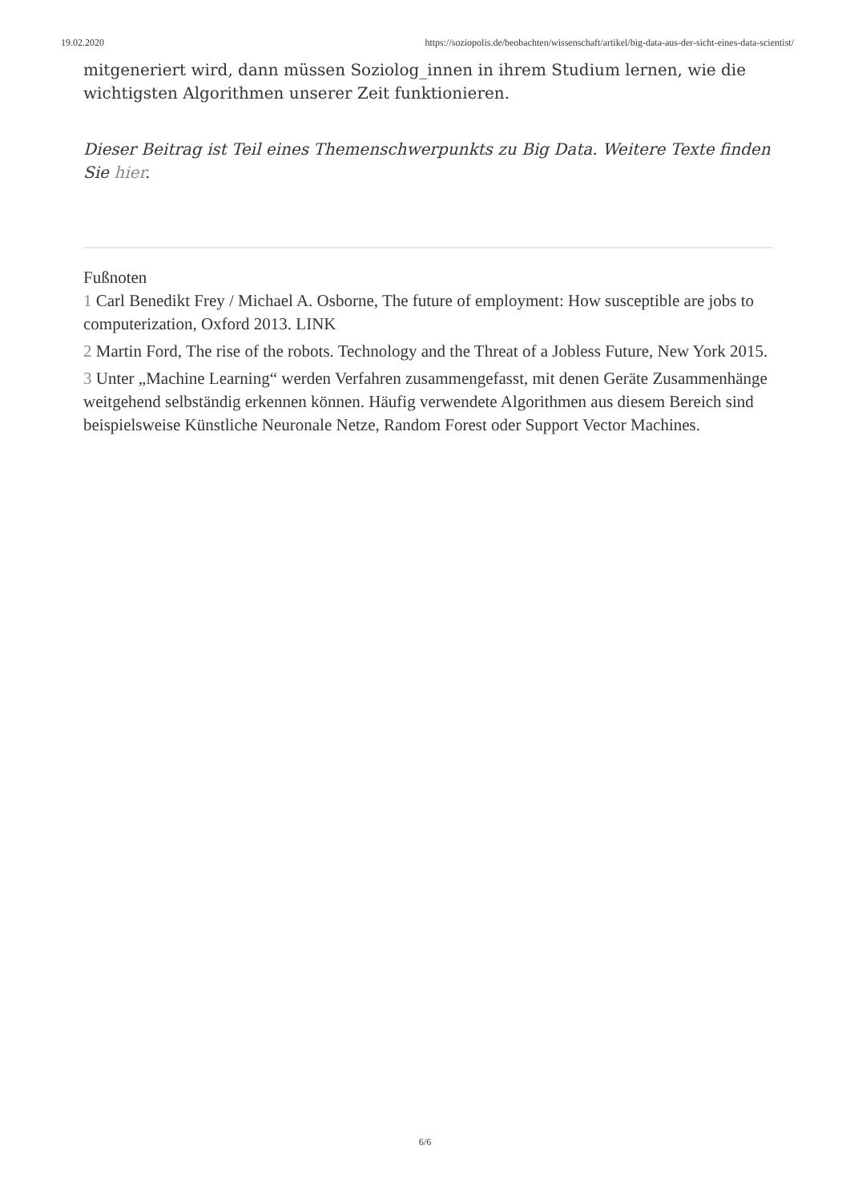19.02.2020 https://soziopolis.de/beobachten/wissenschaft/artikel/big-data-aus-der-sicht-eines-data-scientist/
mitgeneriert wird, dann müssen Soziolog_innen in ihrem Studium lernen, wie die wichtigsten Algorithmen unserer Zeit funktionieren.
Dieser Beitrag ist Teil eines Themenschwerpunkts zu Big Data. Weitere Texte finden Sie hier.
Fußnoten
1 Carl Benedikt Frey / Michael A. Osborne, The future of employment: How susceptible are jobs to computerization, Oxford 2013. LINK
2 Martin Ford, The rise of the robots. Technology and the Threat of a Jobless Future, New York 2015.
3 Unter „Machine Learning“ werden Verfahren zusammengefasst, mit denen Geräte Zusammenhänge weitgehend selbständig erkennen können. Häufig verwendete Algorithmen aus diesem Bereich sind beispielsweise Künstliche Neuronale Netze, Random Forest oder Support Vector Machines.
6/6